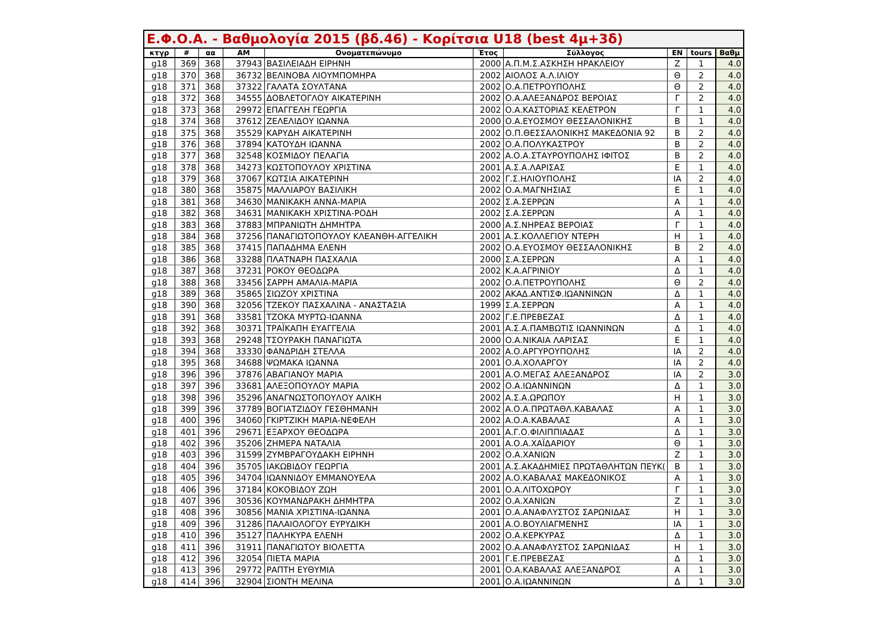Ε.Φ.Ο.Α. - Βαθμολογία 2015 (βδ.46) - Κορίτσια U18 (best 4μ+3δ)
| κτγρ | # | αα | AM | Ονοματεπώνυμο | Έτος | Σύλλογος | EN | tours | Βαθμ |
| --- | --- | --- | --- | --- | --- | --- | --- | --- | --- |
| g18 | 369 | 368 | 37943 | ΒΑΣΙΛΕΙΑΔΗ ΕΙΡΗΝΗ | 2000 | Α.Π.Μ.Σ.ΑΣΚΗΣΗ ΗΡΑΚΛΕΙΟΥ | Ζ | 1 | 4.0 |
| g18 | 370 | 368 | 36732 | ΒΕΛΙΝΟΒΑ ΛΙΟΥΜΠΟΜΗΡΑ | 2002 | ΑΙΟΛΟΣ Α.Λ.ΙΛΙΟΥ | Θ | 2 | 4.0 |
| g18 | 371 | 368 | 37322 | ΓΑΛΑΤΑ ΣΟΥΛΤΑΝΑ | 2002 | Ο.Α.ΠΕΤΡΟΥΠΟΛΗΣ | Θ | 2 | 4.0 |
| g18 | 372 | 368 | 34555 | ΔΟΒΛΕΤΟΓΛΟΥ ΑΙΚΑΤΕΡΙΝΗ | 2002 | Ο.Α.ΑΛΕΞΑΝΔΡΟΣ ΒΕΡΟΙΑΣ | Γ | 2 | 4.0 |
| g18 | 373 | 368 | 29972 | ΕΠΑΓΓΕΛΗ ΓΕΩΡΓΙΑ | 2002 | Ο.Α.ΚΑΣΤΟΡΙΑΣ ΚΕΛΕΤΡΟΝ | Γ | 1 | 4.0 |
| g18 | 374 | 368 | 37612 | ΖΕΛΕΛΙΔΟΥ ΙΩΑΝΝΑ | 2000 | Ο.Α.ΕΥΟΣΜΟΥ ΘΕΣΣΑΛΟΝΙΚΗΣ | Β | 1 | 4.0 |
| g18 | 375 | 368 | 35529 | ΚΑΡΥΔΗ ΑΙΚΑΤΕΡΙΝΗ | 2002 | Ο.Π.ΘΕΣΣΑΛΟΝΙΚΗΣ ΜΑΚΕΔΟΝΙΑ 92 | Β | 2 | 4.0 |
| g18 | 376 | 368 | 37894 | ΚΑΤΟΥΔΗ ΙΩΑΝΝΑ | 2002 | Ο.Α.ΠΟΛΥΚΑΣΤΡΟΥ | Β | 2 | 4.0 |
| g18 | 377 | 368 | 32548 | ΚΟΣΜΙΔΟΥ ΠΕΛΑΓΙΑ | 2002 | Α.Ο.Α.ΣΤΑΥΡΟΥΠΟΛΗΣ ΙΦΙΤΟΣ | Β | 2 | 4.0 |
| g18 | 378 | 368 | 34273 | ΚΩΣΤΟΠΟΥΛΟΥ ΧΡΙΣΤΙΝΑ | 2001 | Α.Σ.Α.ΛΑΡΙΣΑΣ | Ε | 1 | 4.0 |
| g18 | 379 | 368 | 37067 | ΚΩΤΣΙΑ ΑΙΚΑΤΕΡΙΝΗ | 2002 | Γ.Σ.ΗΛΙΟΥΠΟΛΗΣ | ΙΑ | 2 | 4.0 |
| g18 | 380 | 368 | 35875 | ΜΑΛΛΙΑΡΟΥ ΒΑΣΙΛΙΚΗ | 2002 | Ο.Α.ΜΑΓΝΗΣΙΑΣ | Ε | 1 | 4.0 |
| g18 | 381 | 368 | 34630 | ΜΑΝΙΚΑΚΗ ΑΝΝΑ-ΜΑΡΙΑ | 2002 | Σ.Α.ΣΕΡΡΩΝ | Α | 1 | 4.0 |
| g18 | 382 | 368 | 34631 | ΜΑΝΙΚΑΚΗ ΧΡΙΣΤΙΝΑ-ΡΟΔΗ | 2002 | Σ.Α.ΣΕΡΡΩΝ | Α | 1 | 4.0 |
| g18 | 383 | 368 | 37883 | ΜΠΡΑΝΙΩΤΗ ΔΗΜΗΤΡΑ | 2000 | Α.Σ.ΝΗΡΕΑΣ ΒΕΡΟΙΑΣ | Γ | 1 | 4.0 |
| g18 | 384 | 368 | 37256 | ΠΑΝΑΓΙΩΤΟΠΟΥΛΟΥ ΚΛΕΑΝΘΗ-ΑΓΓΕΛΙΚΗ | 2001 | Α.Σ.ΚΟΛΛΕΓΙΟΥ ΝΤΕΡΗ | Η | 1 | 4.0 |
| g18 | 385 | 368 | 37415 | ΠΑΠΑΔΗΜΑ ΕΛΕΝΗ | 2002 | Ο.Α.ΕΥΟΣΜΟΥ ΘΕΣΣΑΛΟΝΙΚΗΣ | Β | 2 | 4.0 |
| g18 | 386 | 368 | 33288 | ΠΛΑΤΝΑΡΗ ΠΑΣΧΑΛΙΑ | 2000 | Σ.Α.ΣΕΡΡΩΝ | Α | 1 | 4.0 |
| g18 | 387 | 368 | 37231 | ΡΟΚΟΥ ΘΕΟΔΩΡΑ | 2002 | Κ.Α.ΑΓΡΙΝΙΟΥ | Δ | 1 | 4.0 |
| g18 | 388 | 368 | 33456 | ΣΑΡΡΗ ΑΜΑΛΙΑ-ΜΑΡΙΑ | 2002 | Ο.Α.ΠΕΤΡΟΥΠΟΛΗΣ | Θ | 2 | 4.0 |
| g18 | 389 | 368 | 35865 | ΣΙΩΖΟΥ ΧΡΙΣΤΙΝΑ | 2002 | ΑΚΑΔ.ΑΝΤΙΣΦ.ΙΩΑΝΝΙΝΩΝ | Δ | 1 | 4.0 |
| g18 | 390 | 368 | 32056 | ΤΖΕΚΟΥ ΠΑΣΧΑΛΙΝΑ - ΑΝΑΣΤΑΣΙΑ | 1999 | Σ.Α.ΣΕΡΡΩΝ | Α | 1 | 4.0 |
| g18 | 391 | 368 | 33581 | ΤΖΟΚΑ ΜΥΡΤΩ-ΙΩΑΝΝΑ | 2002 | Γ.Ε.ΠΡΕΒΕΖΑΣ | Δ | 1 | 4.0 |
| g18 | 392 | 368 | 30371 | ΤΡΑΪΚΑΠΗ ΕΥΑΓΓΕΛΙΑ | 2001 | Α.Σ.Α.ΠΑΜΒΩΤΙΣ ΙΩΑΝΝΙΝΩΝ | Δ | 1 | 4.0 |
| g18 | 393 | 368 | 29248 | ΤΣΟΥΡΑΚΗ ΠΑΝΑΓΙΩΤΑ | 2000 | Ο.Α.ΝΙΚΑΙΑ ΛΑΡΙΣΑΣ | Ε | 1 | 4.0 |
| g18 | 394 | 368 | 33330 | ΦΑΝΔΡΙΔΗ ΣΤΕΛΛΑ | 2002 | Α.Ο.ΑΡΓΥΡΟΥΠΟΛΗΣ | ΙΑ | 2 | 4.0 |
| g18 | 395 | 368 | 34688 | ΨΩΜΑΚΑ ΙΩΑΝΝΑ | 2001 | Ο.Α.ΧΟΛΑΡΓΟΥ | ΙΑ | 2 | 4.0 |
| g18 | 396 | 396 | 37876 | ΑΒΑΓΙΑΝΟΥ ΜΑΡΙΑ | 2001 | Α.Ο.ΜΕΓΑΣ ΑΛΕΞΑΝΔΡΟΣ | ΙΑ | 2 | 3.0 |
| g18 | 397 | 396 | 33681 | ΑΛΕΞΟΠΟΥΛΟΥ ΜΑΡΙΑ | 2002 | Ο.Α.ΙΩΑΝΝΙΝΩΝ | Δ | 1 | 3.0 |
| g18 | 398 | 396 | 35296 | ΑΝΑΓΝΩΣΤΟΠΟΥΛΟΥ ΑΛΙΚΗ | 2002 | Α.Σ.Α.ΩΡΩΠΟΥ | Η | 1 | 3.0 |
| g18 | 399 | 396 | 37789 | ΒΟΓΙΑΤΖΙΔΟΥ ΓΕΣΘΗΜΑΝΗ | 2002 | Α.Ο.Α.ΠΡΩΤΑΘΛ.ΚΑΒΑΛΑΣ | Α | 1 | 3.0 |
| g18 | 400 | 396 | 34060 | ΓΚΙΡΤΖΙΚΗ ΜΑΡΙΑ-ΝΕΦΕΛΗ | 2002 | Α.Ο.Α.ΚΑΒΑΛΑΣ | Α | 1 | 3.0 |
| g18 | 401 | 396 | 29671 | ΕΞΑΡΧΟΥ ΘΕΟΔΩΡΑ | 2001 | Α.Γ.Ο.ΦΙΛΙΠΠΙΑΔΑΣ | Δ | 1 | 3.0 |
| g18 | 402 | 396 | 35206 | ΖΗΜΕΡΑ ΝΑΤΑΛΙΑ | 2001 | Α.Ο.Α.ΧΑΪΔΑΡΙΟΥ | Θ | 1 | 3.0 |
| g18 | 403 | 396 | 31599 | ΖΥΜΒΡΑΓΟΥΔΑΚΗ ΕΙΡΗΝΗ | 2002 | Ο.Α.ΧΑΝΙΩΝ | Ζ | 1 | 3.0 |
| g18 | 404 | 396 | 35705 | ΙΑΚΩΒΙΔΟΥ ΓΕΩΡΓΙΑ | 2001 | Α.Σ.ΑΚΑΔΗΜΙΕΣ ΠΡΩΤΑΘΛΗΤΩΝ ΠΕΥΚ( | Β | 1 | 3.0 |
| g18 | 405 | 396 | 34704 | ΙΩΑΝΝΙΔΟΥ ΕΜΜΑΝΟΥΕΛΑ | 2002 | Α.Ο.ΚΑΒΑΛΑΣ ΜΑΚΕΔΟΝΙΚΟΣ | Α | 1 | 3.0 |
| g18 | 406 | 396 | 37184 | ΚΟΚΟΒΙΔΟΥ ΖΩΗ | 2001 | Ο.Α.ΛΙΤΟΧΩΡΟΥ | Γ | 1 | 3.0 |
| g18 | 407 | 396 | 30536 | ΚΟΥΜΑΝΔΡΑΚΗ ΔΗΜΗΤΡΑ | 2002 | Ο.Α.ΧΑΝΙΩΝ | Ζ | 1 | 3.0 |
| g18 | 408 | 396 | 30856 | ΜΑΝΙΑ ΧΡΙΣΤΙΝΑ-ΙΩΑΝΝΑ | 2001 | Ο.Α.ΑΝΑΦΛΥΣΤΟΣ ΣΑΡΩΝΙΔΑΣ | Η | 1 | 3.0 |
| g18 | 409 | 396 | 31286 | ΠΑΛΑΙΟΛΟΓΟΥ ΕΥΡΥΔΙΚΗ | 2001 | Α.Ο.ΒΟΥΛΙΑΓΜΕΝΗΣ | ΙΑ | 1 | 3.0 |
| g18 | 410 | 396 | 35127 | ΠΑΛΗΚΥΡΑ ΕΛΕΝΗ | 2002 | Ο.Α.ΚΕΡΚΥΡΑΣ | Δ | 1 | 3.0 |
| g18 | 411 | 396 | 31911 | ΠΑΝΑΓΙΩΤΟΥ ΒΙΟΛΕΤΤΑ | 2002 | Ο.Α.ΑΝΑΦΛΥΣΤΟΣ ΣΑΡΩΝΙΔΑΣ | Η | 1 | 3.0 |
| g18 | 412 | 396 | 32054 | ΠΙΕΤΑ ΜΑΡΙΑ | 2001 | Γ.Ε.ΠΡΕΒΕΖΑΣ | Δ | 1 | 3.0 |
| g18 | 413 | 396 | 29772 | ΡΑΠΤΗ ΕΥΘΥΜΙΑ | 2001 | Ο.Α.ΚΑΒΑΛΑΣ ΑΛΕΞΑΝΔΡΟΣ | Α | 1 | 3.0 |
| g18 | 414 | 396 | 32904 | ΣΙΟΝΤΗ ΜΕΛΙΝΑ | 2001 | Ο.Α.ΙΩΑΝΝΙΝΩΝ | Δ | 1 | 3.0 |